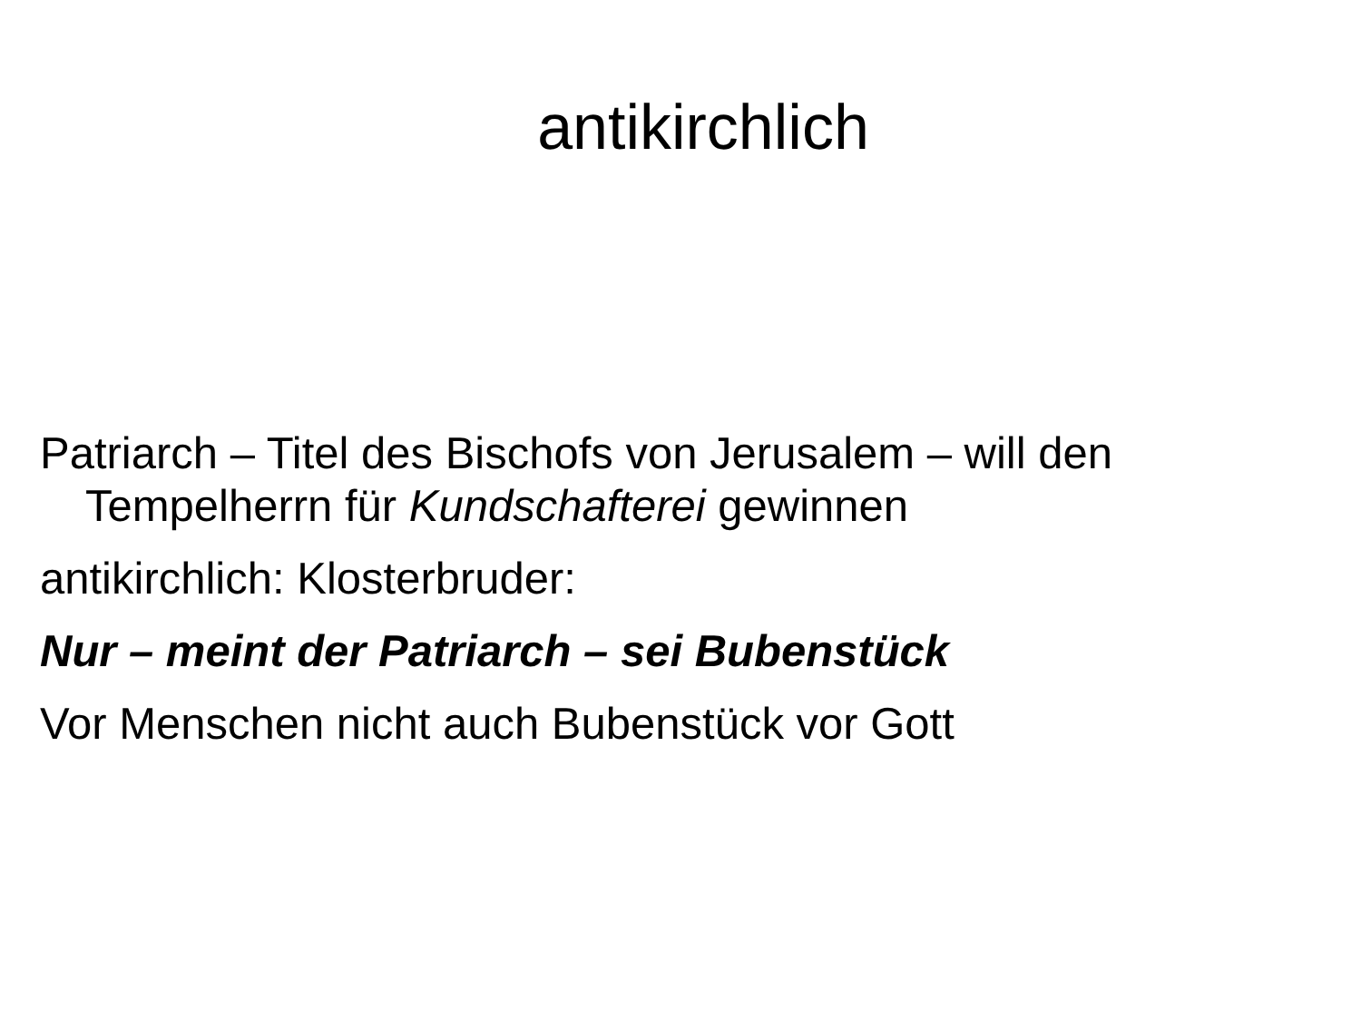antikirchlich
Patriarch – Titel des Bischofs von Jerusalem – will den Tempelherrn für Kundschafterei gewinnen
antikirchlich: Klosterbruder:
Nur – meint der Patriarch – sei Bubenstück
Vor Menschen nicht auch Bubenstück vor Gott